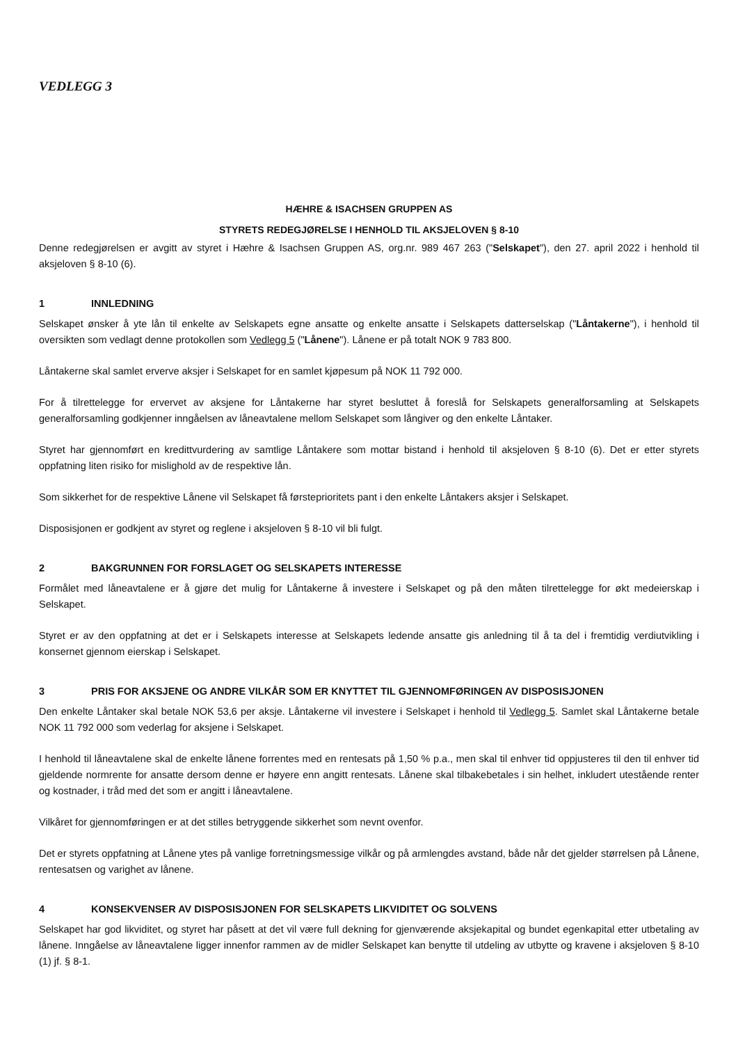VEDLEGG 3
HÆHRE & ISACHSEN GRUPPEN AS
STYRETS REDEGJØRELSE I HENHOLD TIL AKSJELOVEN § 8-10
Denne redegjørelsen er avgitt av styret i Hæhre & Isachsen Gruppen AS, org.nr. 989 467 263 ("Selskapet"), den 27. april 2022 i henhold til aksjeloven § 8-10 (6).
1 INNLEDNING
Selskapet ønsker å yte lån til enkelte av Selskapets egne ansatte og enkelte ansatte i Selskapets datterselskap ("Låntakerne"), i henhold til oversikten som vedlagt denne protokollen som Vedlegg 5 ("Lånene"). Lånene er på totalt NOK 9 783 800.
Låntakerne skal samlet erverve aksjer i Selskapet for en samlet kjøpesum på NOK 11 792 000.
For å tilrettelegge for ervervet av aksjene for Låntakerne har styret besluttet å foreslå for Selskapets generalforsamling at Selskapets generalforsamling godkjenner inngåelsen av låneavtalene mellom Selskapet som långiver og den enkelte Låntaker.
Styret har gjennomført en kredittvurdering av samtlige Låntakere som mottar bistand i henhold til aksjeloven § 8-10 (6). Det er etter styrets oppfatning liten risiko for mislighold av de respektive lån.
Som sikkerhet for de respektive Lånene vil Selskapet få førsteprioritets pant i den enkelte Låntakers aksjer i Selskapet.
Disposisjonen er godkjent av styret og reglene i aksjeloven § 8-10 vil bli fulgt.
2 BAKGRUNNEN FOR FORSLAGET OG SELSKAPETS INTERESSE
Formålet med låneavtalene er å gjøre det mulig for Låntakerne å investere i Selskapet og på den måten tilrettelegge for økt medeierskap i Selskapet.
Styret er av den oppfatning at det er i Selskapets interesse at Selskapets ledende ansatte gis anledning til å ta del i fremtidig verdiutvikling i konsernet gjennom eierskap i Selskapet.
3 PRIS FOR AKSJENE OG ANDRE VILKÅR SOM ER KNYTTET TIL GJENNOMFØRINGEN AV DISPOSISJONEN
Den enkelte Låntaker skal betale NOK 53,6 per aksje. Låntakerne vil investere i Selskapet i henhold til Vedlegg 5. Samlet skal Låntakerne betale NOK 11 792 000 som vederlag for aksjene i Selskapet.
I henhold til låneavtalene skal de enkelte lånene forrentes med en rentesats på 1,50 % p.a., men skal til enhver tid oppjusteres til den til enhver tid gjeldende normrente for ansatte dersom denne er høyere enn angitt rentesats. Lånene skal tilbakebetales i sin helhet, inkludert utestående renter og kostnader, i tråd med det som er angitt i låneavtalene.
Vilkåret for gjennomføringen er at det stilles betryggende sikkerhet som nevnt ovenfor.
Det er styrets oppfatning at Lånene ytes på vanlige forretningsmessige vilkår og på armlengdes avstand, både når det gjelder størrelsen på Lånene, rentesatsen og varighet av lånene.
4 KONSEKVENSER AV DISPOSISJONEN FOR SELSKAPETS LIKVIDITET OG SOLVENS
Selskapet har god likviditet, og styret har påsett at det vil være full dekning for gjenværende aksjekapital og bundet egenkapital etter utbetaling av lånene. Inngåelse av låneavtalene ligger innenfor rammen av de midler Selskapet kan benytte til utdeling av utbytte og kravene i aksjeloven § 8-10 (1) jf. § 8-1.